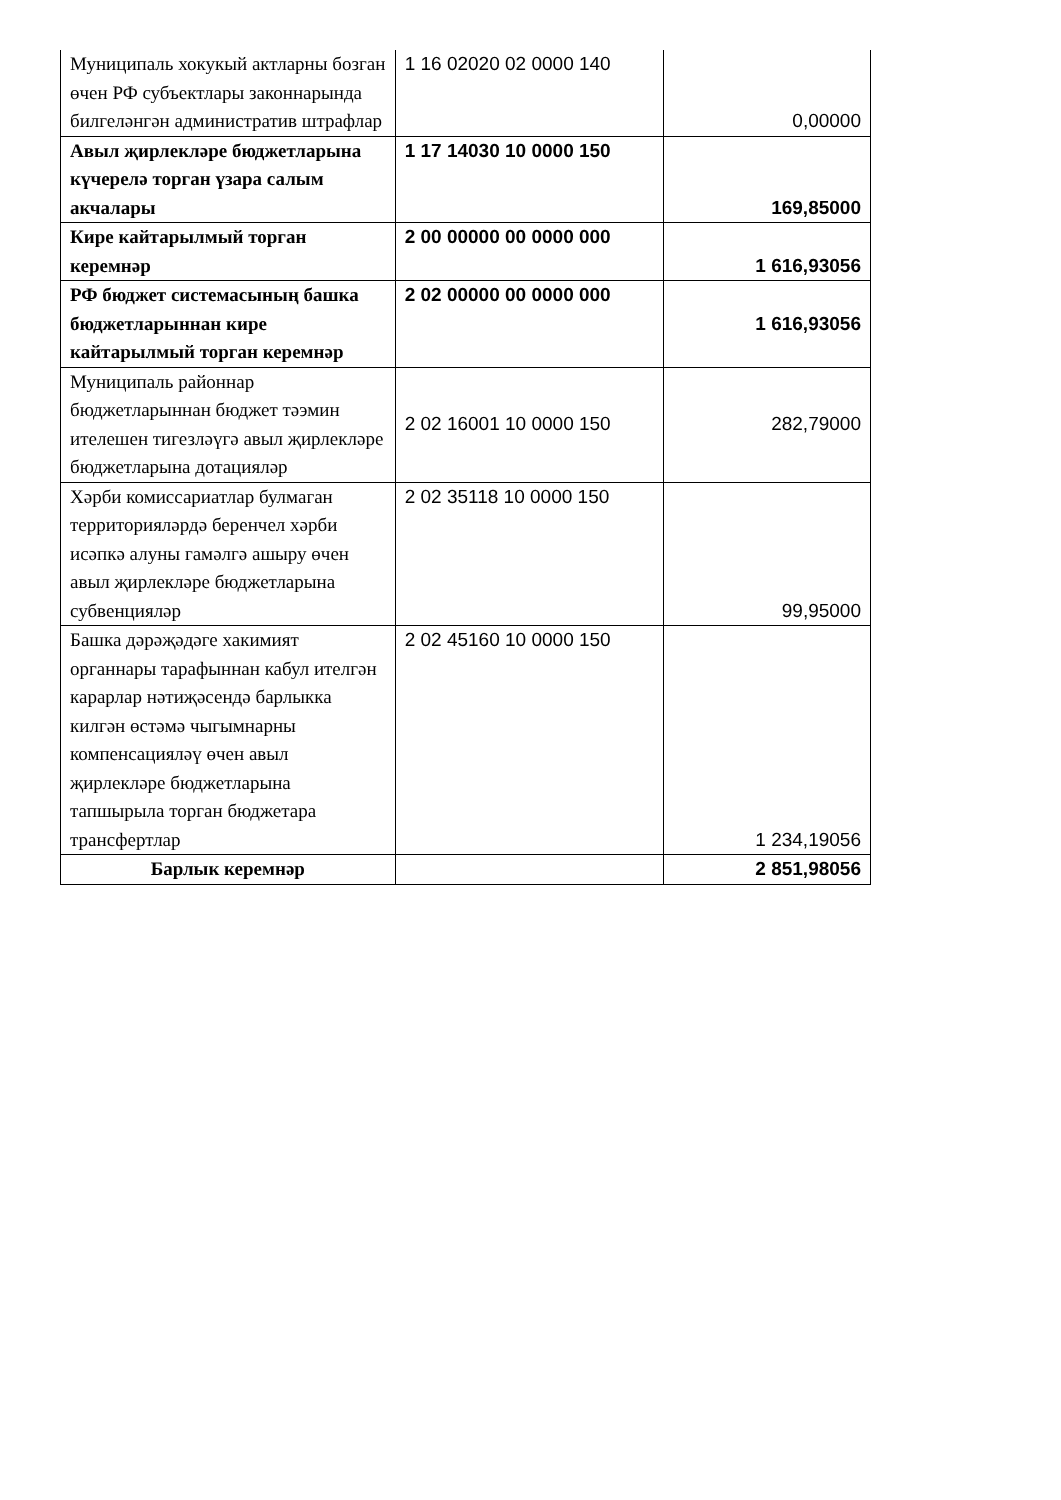| Муниципаль хокукый актларны бозган өчен РФ субъектлары законнарында билгеләнгән административ штрафлар | 1 16 02020 02 0000 140 | 0,00000 |
| Авыл җирлекләре бюджетларына күчерелә торган үзара салым акчалары | 1 17 14030 10 0000 150 | 169,85000 |
| Кире кайтарылмый торган керемнәр | 2 00 00000 00 0000 000 | 1 616,93056 |
| РФ бюджет системасының башка бюджетларыннан кире кайтарылмый торган керемнәр | 2 02 00000 00 0000 000 | 1 616,93056 |
| Муниципаль районнар бюджетларыннан бюджет тәэмин ителешен тигезләүгә авыл җирлекләре бюджетларына дотацияләр | 2 02 16001 10 0000 150 | 282,79000 |
| Хәрби комиссариатлар булмаган территорияләрдә беренчел хәрби исәпкә алуны гамәлгә ашыру өчен авыл җирлекләре бюджетларына субвенцияләр | 2 02 35118 10 0000 150 | 99,95000 |
| Башка дәрәҗәдәге хакимият органнары тарафыннан кабул ителгән карарлар нәтиҗәсендә барлыкка килгән өстәмә чыгымнарны компенсацияләү өчен авыл җирлекләре бюджетларына тапшырыла торган бюджетара трансфертлар | 2 02 45160 10 0000 150 | 1 234,19056 |
| Барлык керемнәр | | 2 851,98056 |